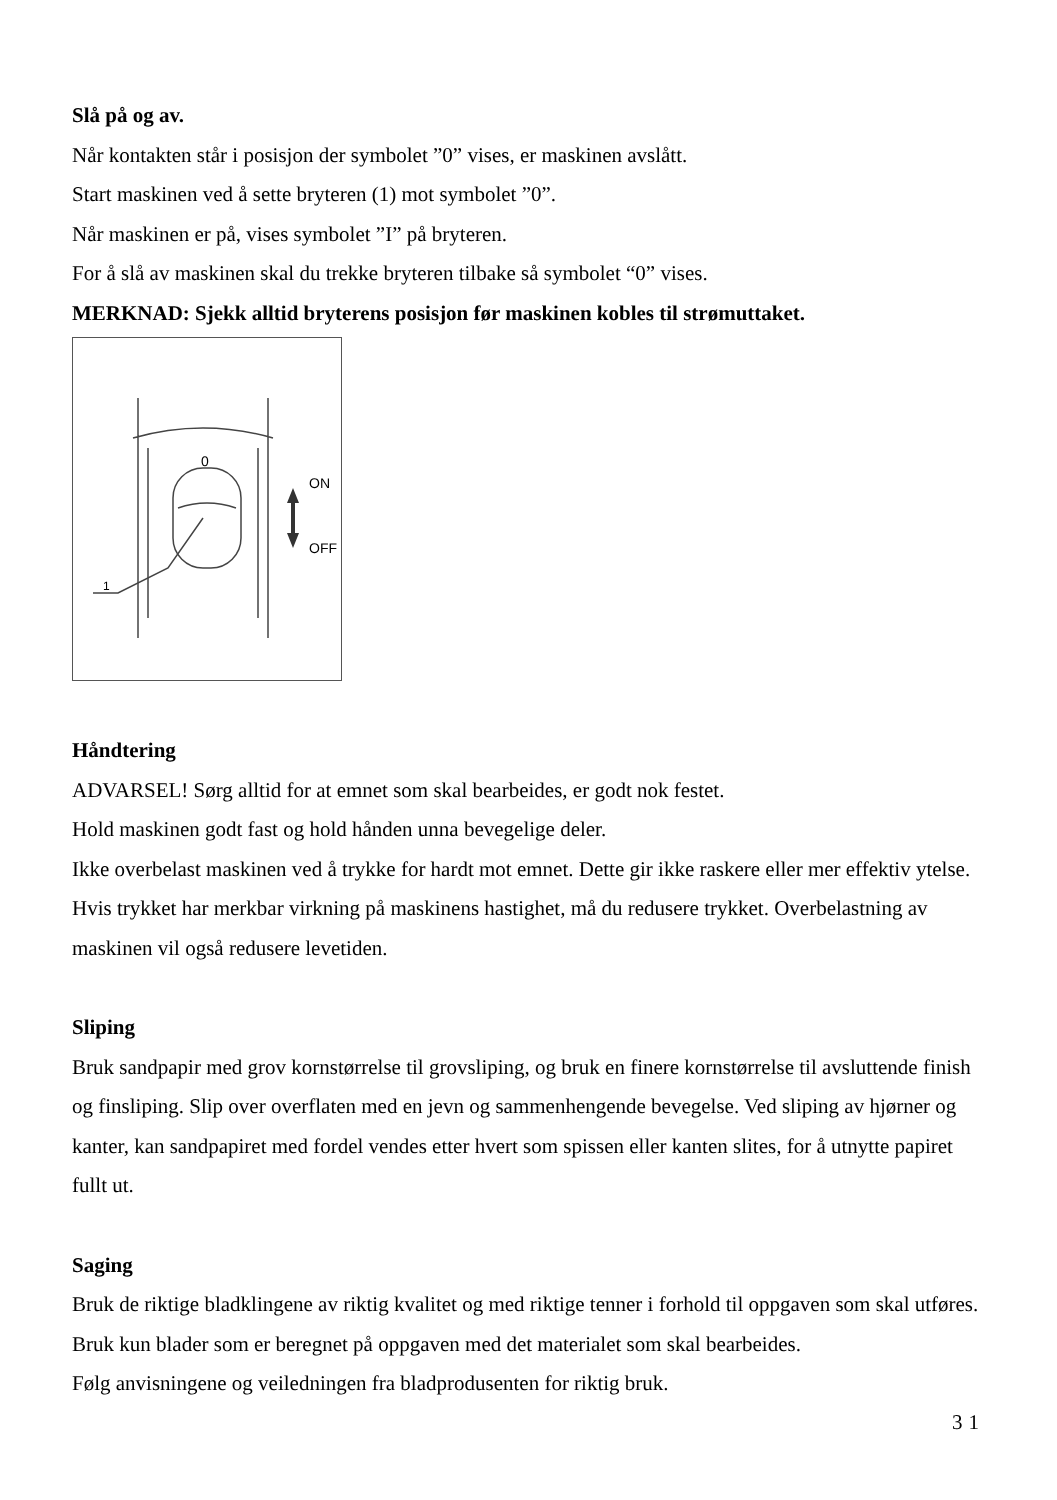Slå på og av.
Når kontakten står i posisjon der symbolet ”0” vises, er maskinen avslått.
Start maskinen ved å sette bryteren (1) mot symbolet ”0”.
Når maskinen er på, vises symbolet ”I” på bryteren.
For å slå av maskinen skal du trekke bryteren tilbake så symbolet “0” vises.
MERKNAD: Sjekk alltid bryterens posisjon før maskinen kobles til strømuttaket.
0
1
ON
OFF
Håndtering
ADVARSEL! Sørg alltid for at emnet som skal bearbeides, er godt nok festet.
Hold maskinen godt fast og hold hånden unna bevegelige deler.
Ikke overbelast maskinen ved å trykke for hardt mot emnet. Dette gir ikke raskere eller mer effektiv ytelse. Hvis trykket har merkbar virkning på maskinens hastighet, må du redusere trykket. Overbelastning av maskinen vil også redusere levetiden.
Sliping
Bruk sandpapir med grov kornstørrelse til grovsliping, og bruk en finere kornstørrelse til avsluttende finish og finsliping. Slip over overflaten med en jevn og sammenhengende bevegelse. Ved sliping av hjørner og kanter, kan sandpapiret med fordel vendes etter hvert som spissen eller kanten slites, for å utnytte papiret fullt ut.
Saging
Bruk de riktige bladklingene av riktig kvalitet og med riktige tenner i forhold til oppgaven som skal utføres. Bruk kun blader som er beregnet på oppgaven med det materialet som skal bearbeides.
Følg anvisningene og veiledningen fra bladprodusenten for riktig bruk.
31